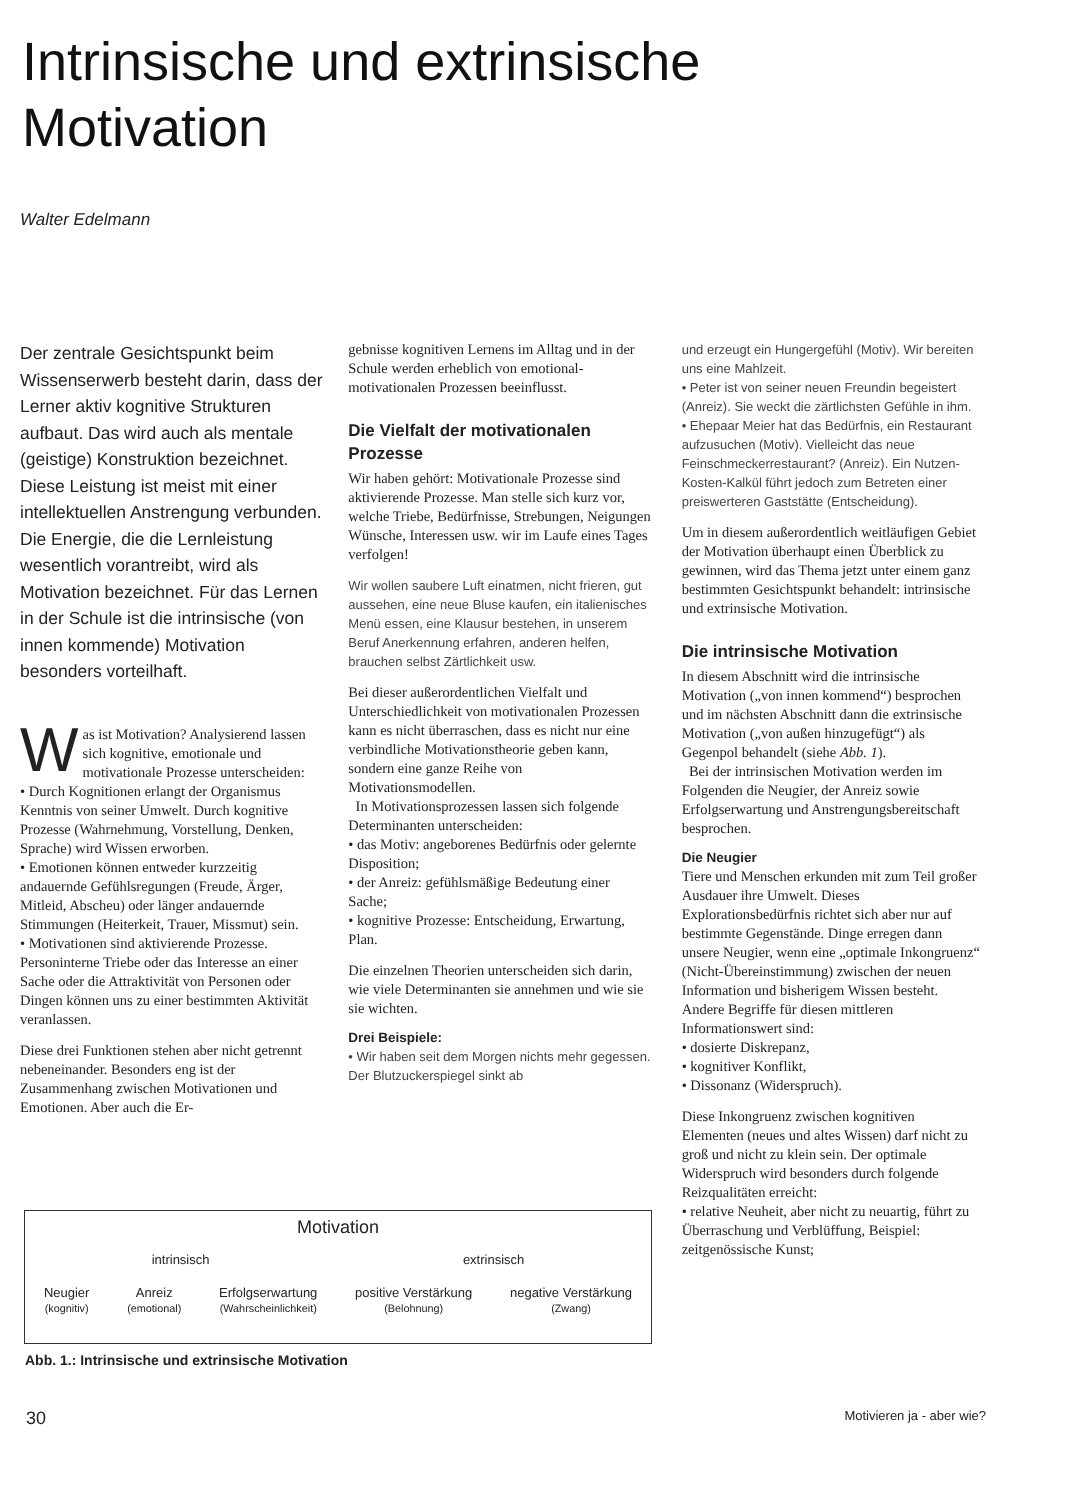Intrinsische und extrinsische
Motivation
Walter Edelmann
Der zentrale Gesichtspunkt beim Wissenserwerb besteht darin, dass der Lerner aktiv kognitive Strukturen aufbaut. Das wird auch als mentale (geistige) Konstruktion bezeichnet. Diese Leistung ist meist mit einer intellektuellen Anstrengung verbunden. Die Energie, die die Lernleistung wesentlich vorantreibt, wird als Motivation bezeichnet. Für das Lernen in der Schule ist die intrinsische (von innen kommende) Motivation besonders vorteilhaft.
Was ist Motivation? Analysierend lassen sich kognitive, emotionale und motivationale Prozesse unterscheiden:
• Durch Kognitionen erlangt der Organismus Kenntnis von seiner Umwelt. Durch kognitive Prozesse (Wahrnehmung, Vorstellung, Denken, Sprache) wird Wissen erworben.
• Emotionen können entweder kurzzeitig andauernde Gefühlsregungen (Freude, Ärger, Mitleid, Abscheu) oder länger andauernde Stimmungen (Heiterkeit, Trauer, Missmut) sein.
• Motivationen sind aktivierende Prozesse. Personinterne Triebe oder das Interesse an einer Sache oder die Attraktivität von Personen oder Dingen können uns zu einer bestimmten Aktivität veranlassen.
Diese drei Funktionen stehen aber nicht getrennt nebeneinander. Besonders eng ist der Zusammenhang zwischen Motivationen und Emotionen. Aber auch die Er-
gebnisse kognitiven Lernens im Alltag und in der Schule werden erheblich von emotional-motivationalen Prozessen beeinflusst.
Die Vielfalt der motivationalen Prozesse
Wir haben gehört: Motivationale Prozesse sind aktivierende Prozesse. Man stelle sich kurz vor, welche Triebe, Bedürfnisse, Strebungen, Neigungen Wünsche, Interessen usw. wir im Laufe eines Tages verfolgen!
Wir wollen saubere Luft einatmen, nicht frieren, gut aussehen, eine neue Bluse kaufen, ein italienisches Menü essen, eine Klausur bestehen, in unserem Beruf Anerkennung erfahren, anderen helfen, brauchen selbst Zärtlichkeit usw.
Bei dieser außerordentlichen Vielfalt und Unterschiedlichkeit von motivationalen Prozessen kann es nicht überraschen, dass es nicht nur eine verbindliche Motivationstheorie geben kann, sondern eine ganze Reihe von Motivationsmodellen.
In Motivationsprozessen lassen sich folgende Determinanten unterscheiden:
• das Motiv: angeborenes Bedürfnis oder gelernte Disposition;
• der Anreiz: gefühlsmäßige Bedeutung einer Sache;
• kognitive Prozesse: Entscheidung, Erwartung, Plan.
Die einzelnen Theorien unterscheiden sich darin, wie viele Determinanten sie annehmen und wie sie sie wichten.
Drei Beispiele:
• Wir haben seit dem Morgen nichts mehr gegessen. Der Blutzuckerspiegel sinkt ab
und erzeugt ein Hungergefühl (Motiv). Wir bereiten uns eine Mahlzeit.
• Peter ist von seiner neuen Freundin begeistert (Anreiz). Sie weckt die zärtlichsten Gefühle in ihm.
• Ehepaar Meier hat das Bedürfnis, ein Restaurant aufzusuchen (Motiv). Vielleicht das neue Feinschmeckerrestaurant? (Anreiz). Ein Nutzen-Kosten-Kalkül führt jedoch zum Betreten einer preiswerteren Gaststätte (Entscheidung).
Um in diesem außerordentlich weitläufigen Gebiet der Motivation überhaupt einen Überblick zu gewinnen, wird das Thema jetzt unter einem ganz bestimmten Gesichtspunkt behandelt: intrinsische und extrinsische Motivation.
Die intrinsische Motivation
In diesem Abschnitt wird die intrinsische Motivation („von innen kommend“) besprochen und im nächsten Abschnitt dann die extrinsische Motivation („von außen hinzugefügt“) als Gegenpol behandelt (siehe Abb. 1).
Bei der intrinsischen Motivation werden im Folgenden die Neugier, der Anreiz sowie Erfolgserwartung und Anstrengungsbereitschaft besprochen.
Die Neugier
Tiere und Menschen erkunden mit zum Teil großer Ausdauer ihre Umwelt. Dieses Explorationsbedürfnis richtet sich aber nur auf bestimmte Gegenstände. Dinge erregen dann unsere Neugier, wenn eine „optimale Inkongruenz“ (Nicht-Übereinstimmung) zwischen der neuen Information und bisherigem Wissen besteht. Andere Begriffe für diesen mittleren Informationswert sind:
• dosierte Diskrepanz,
• kognitiver Konflikt,
• Dissonanz (Widerspruch).
Diese Inkongruenz zwischen kognitiven Elementen (neues und altes Wissen) darf nicht zu groß und nicht zu klein sein. Der optimale Widerspruch wird besonders durch folgende Reizqualitäten erreicht:
• relative Neuheit, aber nicht zu neuartig, führt zu Überraschung und Verblüffung, Beispiel: zeitgenössische Kunst;
Motivation
intrinsisch extrinsisch
Neugier
(kognitiv) Anreiz
(emotional) Erfolgserwartung
(Wahrscheinlichkeit) positive Verstärkung
(Belohnung) negative Verstärkung
(Zwang)
Abb. 1.: Intrinsische und extrinsische Motivation
30 Motivieren ja - aber wie?